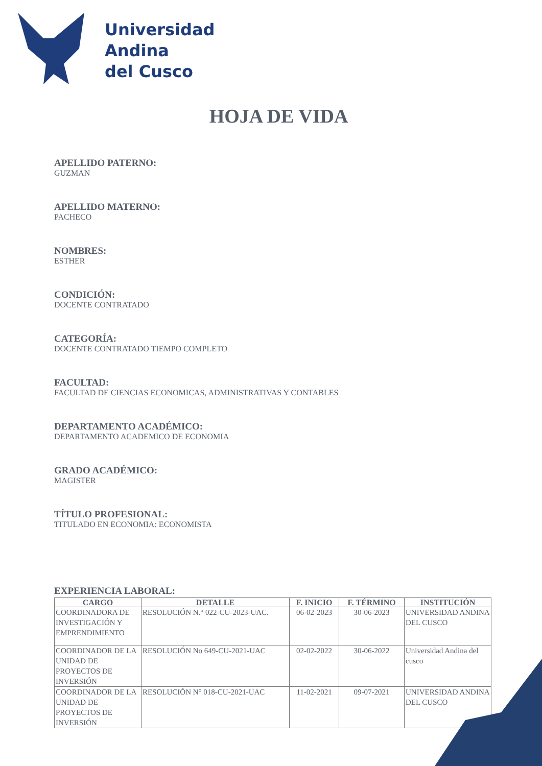Universidad
Andina
del Cusco
HOJA DE VIDA
APELLIDO PATERNO:
GUZMAN
APELLIDO MATERNO:
PACHECO
NOMBRES:
ESTHER
CONDICIÓN:
DOCENTE CONTRATADO
CATEGORÍA:
DOCENTE CONTRATADO TIEMPO COMPLETO
FACULTAD:
FACULTAD DE CIENCIAS ECONOMICAS, ADMINISTRATIVAS Y CONTABLES
DEPARTAMENTO ACADÉMICO:
DEPARTAMENTO ACADEMICO DE ECONOMIA
GRADO ACADÉMICO:
MAGISTER
TÍTULO PROFESIONAL:
TITULADO EN ECONOMIA: ECONOMISTA
EXPERIENCIA LABORAL:
| CARGO | DETALLE | F. INICIO | F. TÉRMINO | INSTITUCIÓN |
| --- | --- | --- | --- | --- |
| COORDINADORA DE INVESTIGACIÓN Y EMPRENDIMIENTO | RESOLUCIÓN N.° 022-CU-2023-UAC. | 06-02-2023 | 30-06-2023 | UNIVERSIDAD ANDINA DEL CUSCO |
| COORDINADOR DE LA UNIDAD DE PROYECTOS DE INVERSIÓN | RESOLUCIÓN No 649-CU-2021-UAC | 02-02-2022 | 30-06-2022 | Universidad Andina del cusco |
| COORDINADOR DE LA UNIDAD DE PROYECTOS DE INVERSIÓN | RESOLUCIÓN N° 018-CU-2021-UAC | 11-02-2021 | 09-07-2021 | UNIVERSIDAD ANDINA DEL CUSCO |